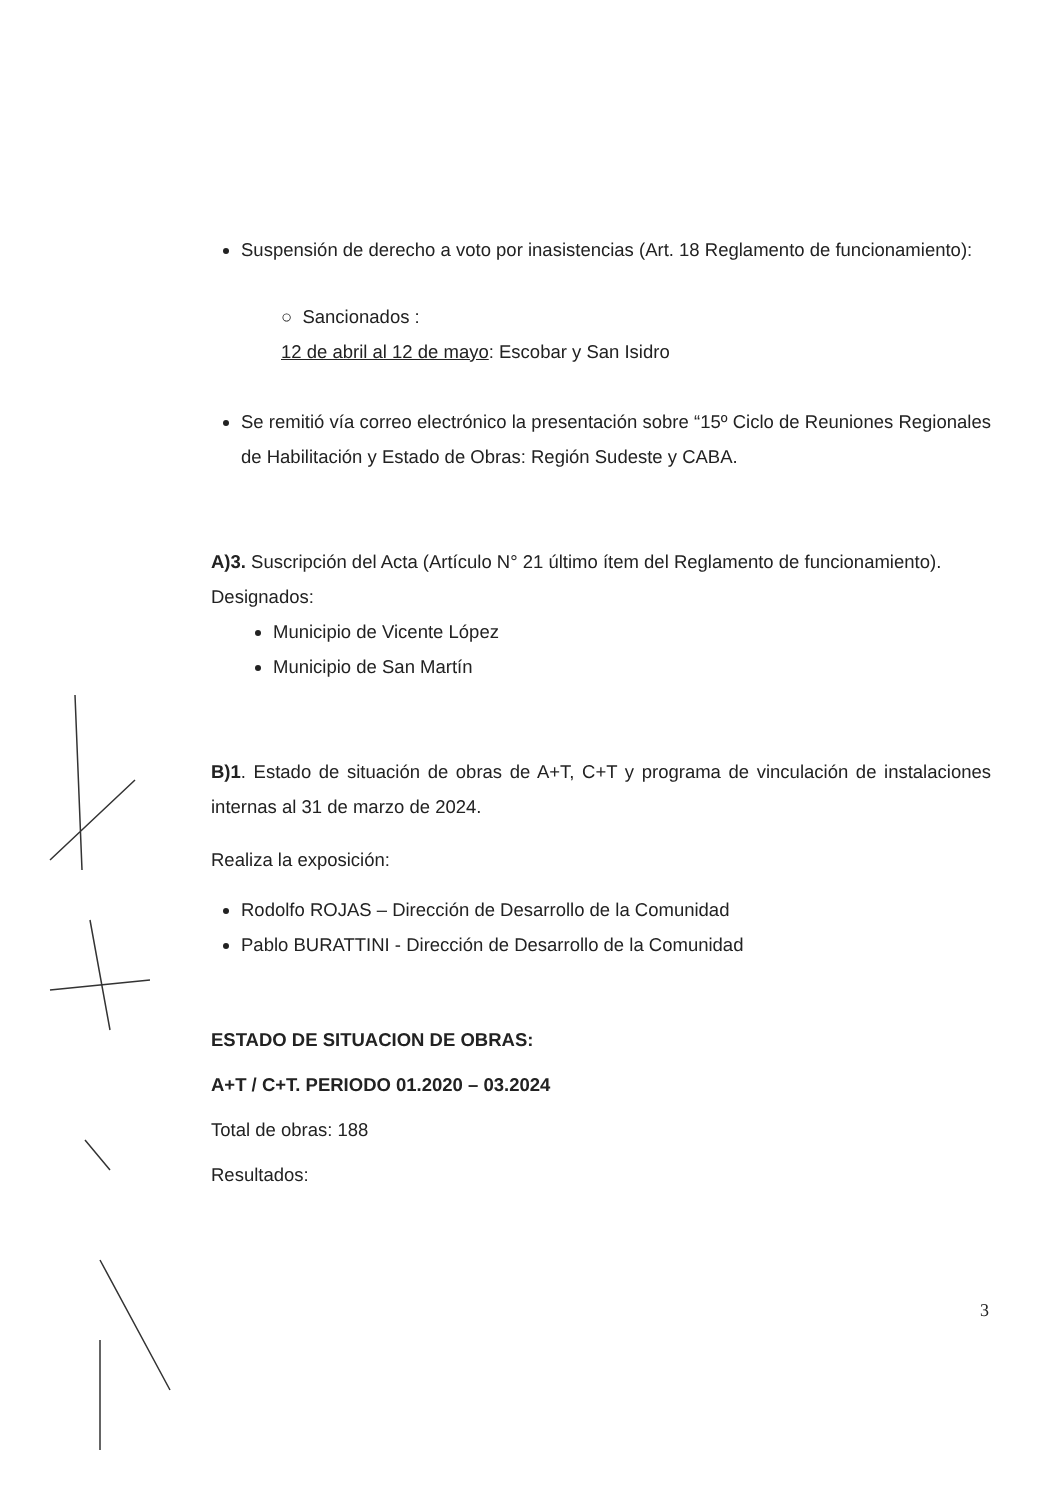Suspensión de derecho a voto por inasistencias (Art. 18 Reglamento de funcionamiento):
○ Sancionados :
12 de abril al 12 de mayo: Escobar y San Isidro
Se remitió vía correo electrónico la presentación sobre “15º Ciclo de Reuniones Regionales de Habilitación y Estado de Obras: Región Sudeste y CABA.
A)3. Suscripción del Acta (Artículo N° 21 último ítem del Reglamento de funcionamiento).
Designados:
Municipio de Vicente López
Municipio de San Martín
B)1. Estado de situación de obras de A+T, C+T y programa de vinculación de instalaciones internas al 31 de marzo de 2024.
Realiza la exposición:
Rodolfo ROJAS – Dirección de Desarrollo de la Comunidad
Pablo BURATTINI - Dirección de Desarrollo de la Comunidad
ESTADO DE SITUACION DE OBRAS:
A+T / C+T. PERIODO 01.2020 – 03.2024
Total de obras: 188
Resultados:
3